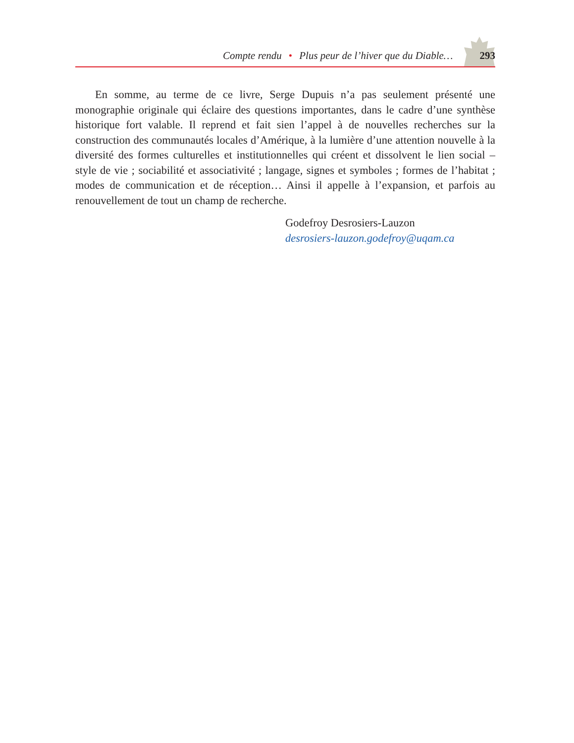Compte rendu • Plus peur de l’hiver que du Diable… 293
En somme, au terme de ce livre, Serge Dupuis n’a pas seulement présenté une monographie originale qui éclaire des questions importantes, dans le cadre d’une synthèse historique fort valable. Il reprend et fait sien l’appel à de nouvelles recherches sur la construction des communautés locales d’Amérique, à la lumière d’une attention nouvelle à la diversité des formes culturelles et institutionnelles qui créent et dissolvent le lien social – style de vie ; sociabilité et associativité ; langage, signes et symboles ; formes de l’habitat ; modes de communication et de réception… Ainsi il appelle à l’expansion, et parfois au renouvellement de tout un champ de recherche.
Godefroy Desrosiers-Lauzon
desrosiers-lauzon.godefroy@uqam.ca